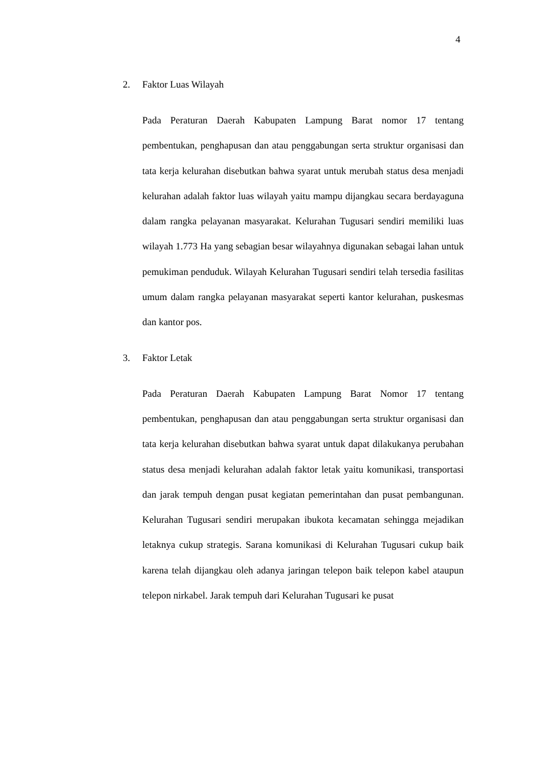4
2. Faktor Luas Wilayah
Pada Peraturan Daerah Kabupaten Lampung Barat nomor 17 tentang pembentukan, penghapusan dan atau penggabungan serta struktur organisasi dan tata kerja kelurahan disebutkan bahwa syarat untuk merubah status desa menjadi kelurahan adalah faktor luas wilayah yaitu mampu dijangkau secara berdayaguna dalam rangka pelayanan masyarakat. Kelurahan Tugusari sendiri memiliki luas wilayah 1.773 Ha yang sebagian besar wilayahnya digunakan sebagai lahan untuk pemukiman penduduk. Wilayah Kelurahan Tugusari sendiri telah tersedia fasilitas umum dalam rangka pelayanan masyarakat seperti kantor kelurahan, puskesmas dan kantor pos.
3. Faktor Letak
Pada Peraturan Daerah Kabupaten Lampung Barat Nomor 17 tentang pembentukan, penghapusan dan atau penggabungan serta struktur organisasi dan tata kerja kelurahan disebutkan bahwa syarat untuk dapat dilakukanya perubahan status desa menjadi kelurahan adalah faktor letak yaitu komunikasi, transportasi dan jarak tempuh dengan pusat kegiatan pemerintahan dan pusat pembangunan. Kelurahan Tugusari sendiri merupakan ibukota kecamatan sehingga mejadikan letaknya cukup strategis. Sarana komunikasi di Kelurahan Tugusari cukup baik karena telah dijangkau oleh adanya jaringan telepon baik telepon kabel ataupun telepon nirkabel. Jarak tempuh dari Kelurahan Tugusari ke pusat